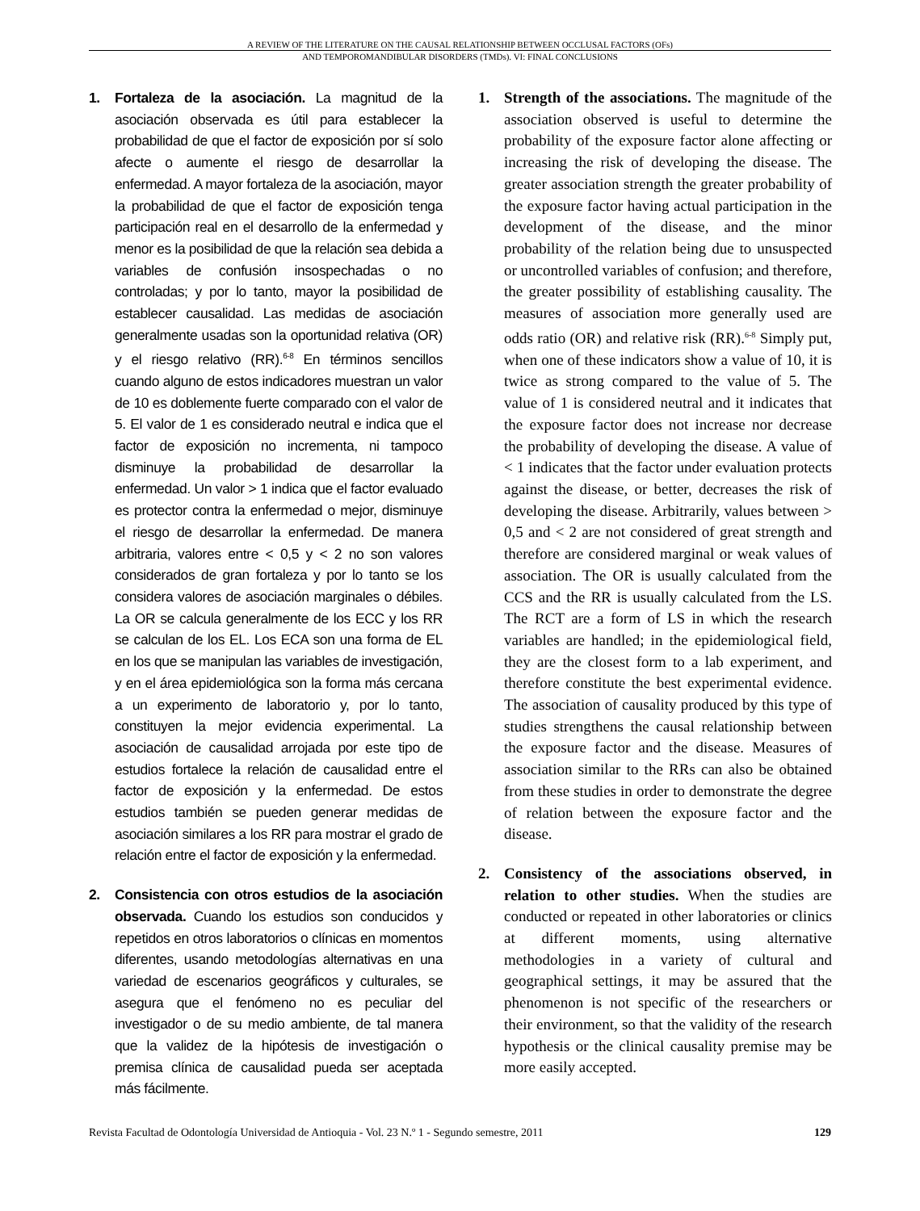A REVIEW OF THE LITERATURE ON THE CAUSAL RELATIONSHIP BETWEEN OCCLUSAL FACTORS (OFs)
AND TEMPOROMANDIBULAR DISORDERS (TMDs). VI: FINAL CONCLUSIONS
1. Fortaleza de la asociación. La magnitud de la asociación observada es útil para establecer la probabilidad de que el factor de exposición por sí solo afecte o aumente el riesgo de desarrollar la enfermedad. A mayor fortaleza de la asociación, mayor la probabilidad de que el factor de exposición tenga participación real en el desarrollo de la enfermedad y menor es la posibilidad de que la relación sea debida a variables de confusión insospechadas o no controladas; y por lo tanto, mayor la posibilidad de establecer causalidad. Las medidas de asociación generalmente usadas son la oportunidad relativa (OR) y el riesgo relativo (RR).<sup>6-8</sup> En términos sencillos cuando alguno de estos indicadores muestran un valor de 10 es doblemente fuerte comparado con el valor de 5. El valor de 1 es considerado neutral e indica que el factor de exposición no incrementa, ni tampoco disminuye la probabilidad de desarrollar la enfermedad. Un valor > 1 indica que el factor evaluado es protector contra la enfermedad o mejor, disminuye el riesgo de desarrollar la enfermedad. De manera arbitraria, valores entre < 0,5 y < 2 no son valores considerados de gran fortaleza y por lo tanto se los considera valores de asociación marginales o débiles. La OR se calcula generalmente de los ECC y los RR se calculan de los EL. Los ECA son una forma de EL en los que se manipulan las variables de investigación, y en el área epidemiológica son la forma más cercana a un experimento de laboratorio y, por lo tanto, constituyen la mejor evidencia experimental. La asociación de causalidad arrojada por este tipo de estudios fortalece la relación de causalidad entre el factor de exposición y la enfermedad. De estos estudios también se pueden generar medidas de asociación similares a los RR para mostrar el grado de relación entre el factor de exposición y la enfermedad.
2. Consistencia con otros estudios de la asociación observada. Cuando los estudios son conducidos y repetidos en otros laboratorios o clínicas en momentos diferentes, usando metodologías alternativas en una variedad de escenarios geográficos y culturales, se asegura que el fenómeno no es peculiar del investigador o de su medio ambiente, de tal manera que la validez de la hipótesis de investigación o premisa clínica de causalidad pueda ser aceptada más fácilmente.
1. Strength of the associations. The magnitude of the association observed is useful to determine the probability of the exposure factor alone affecting or increasing the risk of developing the disease. The greater association strength the greater probability of the exposure factor having actual participation in the development of the disease, and the minor probability of the relation being due to unsuspected or uncontrolled variables of confusion; and therefore, the greater possibility of establishing causality. The measures of association more generally used are odds ratio (OR) and relative risk (RR).<sup>6-8</sup> Simply put, when one of these indicators show a value of 10, it is twice as strong compared to the value of 5. The value of 1 is considered neutral and it indicates that the exposure factor does not increase nor decrease the probability of developing the disease. A value of < 1 indicates that the factor under evaluation protects against the disease, or better, decreases the risk of developing the disease. Arbitrarily, values between > 0,5 and < 2 are not considered of great strength and therefore are considered marginal or weak values of association. The OR is usually calculated from the CCS and the RR is usually calculated from the LS. The RCT are a form of LS in which the research variables are handled; in the epidemiological field, they are the closest form to a lab experiment, and therefore constitute the best experimental evidence. The association of causality produced by this type of studies strengthens the causal relationship between the exposure factor and the disease. Measures of association similar to the RRs can also be obtained from these studies in order to demonstrate the degree of relation between the exposure factor and the disease.
2. Consistency of the associations observed, in relation to other studies. When the studies are conducted or repeated in other laboratories or clinics at different moments, using alternative methodologies in a variety of cultural and geographical settings, it may be assured that the phenomenon is not specific of the researchers or their environment, so that the validity of the research hypothesis or the clinical causality premise may be more easily accepted.
Revista Facultad de Odontología Universidad de Antioquia - Vol. 23 N.º 1 - Segundo semestre, 2011 129